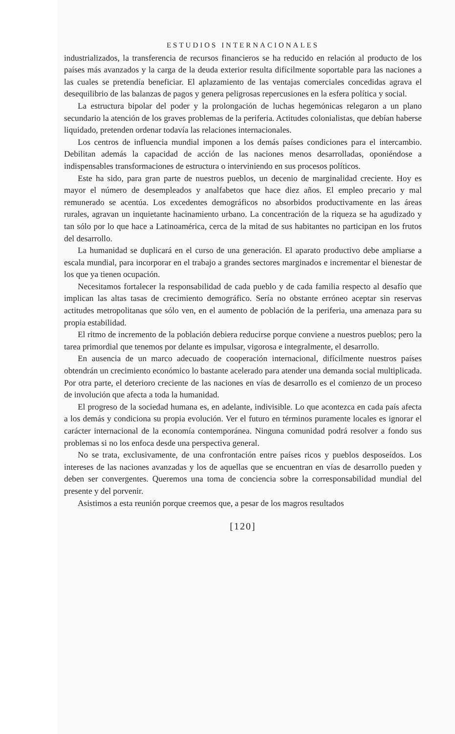ESTUDIOS INTERNACIONALES
industrializados, la transferencia de recursos financieros se ha reducido en relación al producto de los países más avanzados y la carga de la deuda exterior resulta difícilmente soportable para las naciones a las cuales se pretendía beneficiar. El aplazamiento de las ventajas comerciales concedidas agrava el desequilibrio de las balanzas de pagos y genera peligrosas repercusiones en la esfera política y social.
La estructura bipolar del poder y la prolongación de luchas hegemónicas relegaron a un plano secundario la atención de los graves problemas de la periferia. Actitudes colonialistas, que debían haberse liquidado, pretenden ordenar todavía las relaciones internacionales.
Los centros de influencia mundial imponen a los demás países condiciones para el intercambio. Debilitan además la capacidad de acción de las naciones menos desarrolladas, oponiéndose a indispensables transformaciones de estructura o interviniendo en sus procesos políticos.
Este ha sido, para gran parte de nuestros pueblos, un decenio de marginalidad creciente. Hoy es mayor el número de desempleados y analfabetos que hace diez años. El empleo precario y mal remunerado se acentúa. Los excedentes demográficos no absorbidos productivamente en las áreas rurales, agravan un inquietante hacinamiento urbano. La concentración de la riqueza se ha agudizado y tan sólo por lo que hace a Latinoamérica, cerca de la mitad de sus habitantes no participan en los frutos del desarrollo.
La humanidad se duplicará en el curso de una generación. El aparato productivo debe ampliarse a escala mundial, para incorporar en el trabajo a grandes sectores marginados e incrementar el bienestar de los que ya tienen ocupación.
Necesitamos fortalecer la responsabilidad de cada pueblo y de cada familia respecto al desafío que implican las altas tasas de crecimiento demográfico. Sería no obstante erróneo aceptar sin reservas actitudes metropolitanas que sólo ven, en el aumento de población de la periferia, una amenaza para su propia estabilidad.
El ritmo de incremento de la población debiera reducirse porque conviene a nuestros pueblos; pero la tarea primordial que tenemos por delante es impulsar, vigorosa e integralmente, el desarrollo.
En ausencia de un marco adecuado de cooperación internacional, difícilmente nuestros países obtendrán un crecimiento económico lo bastante acelerado para atender una demanda social multiplicada. Por otra parte, el deterioro creciente de las naciones en vías de desarrollo es el comienzo de un proceso de involución que afecta a toda la humanidad.
El progreso de la sociedad humana es, en adelante, indivisible. Lo que acontezca en cada país afecta a los demás y condiciona su propia evolución. Ver el futuro en términos puramente locales es ignorar el carácter internacional de la economía contemporánea. Ninguna comunidad podrá resolver a fondo sus problemas si no los enfoca desde una perspectiva general.
No se trata, exclusivamente, de una confrontación entre países ricos y pueblos desposeídos. Los intereses de las naciones avanzadas y los de aquellas que se encuentran en vías de desarrollo pueden y deben ser convergentes. Queremos una toma de conciencia sobre la corresponsabilidad mundial del presente y del porvenir.
Asistimos a esta reunión porque creemos que, a pesar de los magros resultados
[120]